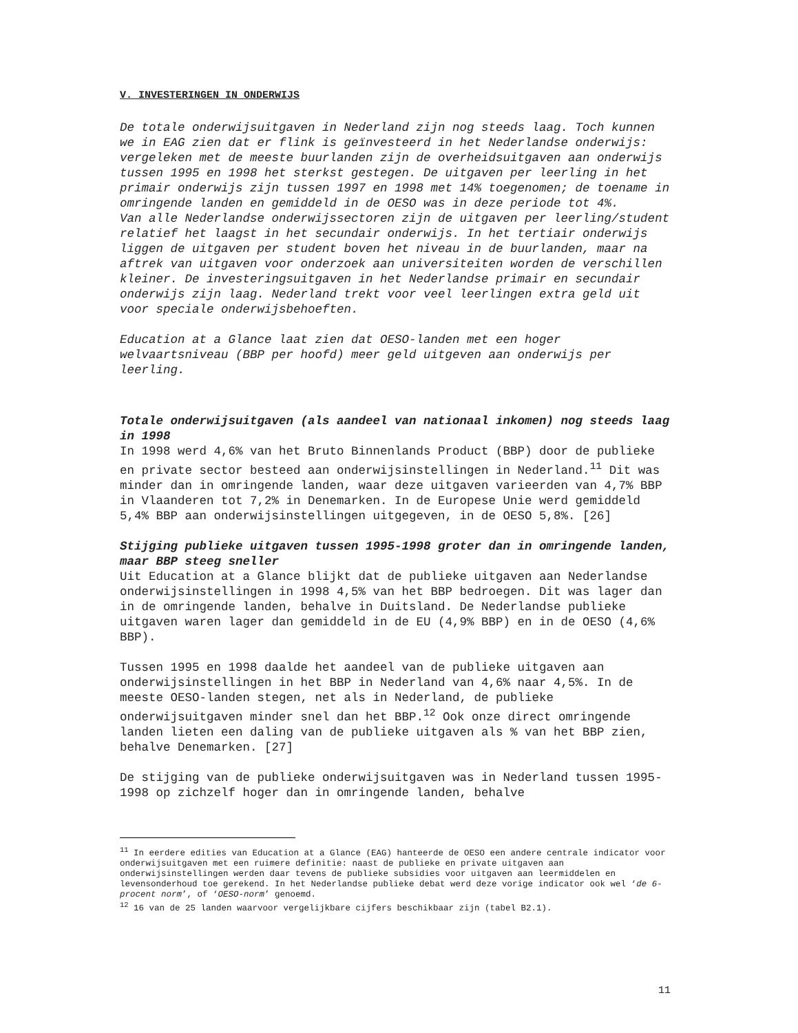V. INVESTERINGEN IN ONDERWIJS
De totale onderwijsuitgaven in Nederland zijn nog steeds laag. Toch kunnen we in EAG zien dat er flink is geïnvesteerd in het Nederlandse onderwijs: vergeleken met de meeste buurlanden zijn de overheidsuitgaven aan onderwijs tussen 1995 en 1998 het sterkst gestegen. De uitgaven per leerling in het primair onderwijs zijn tussen 1997 en 1998 met 14% toegenomen; de toename in omringende landen en gemiddeld in de OESO was in deze periode tot 4%.
Van alle Nederlandse onderwijssectoren zijn de uitgaven per leerling/student relatief het laagst in het secundair onderwijs. In het tertiair onderwijs liggen de uitgaven per student boven het niveau in de buurlanden, maar na aftrek van uitgaven voor onderzoek aan universiteiten worden de verschillen kleiner. De investeringsuitgaven in het Nederlandse primair en secundair onderwijs zijn laag. Nederland trekt voor veel leerlingen extra geld uit voor speciale onderwijsbehoeften.
Education at a Glance laat zien dat OESO-landen met een hoger welvaartsniveau (BBP per hoofd) meer geld uitgeven aan onderwijs per leerling.
Totale onderwijsuitgaven (als aandeel van nationaal inkomen) nog steeds laag in 1998
In 1998 werd 4,6% van het Bruto Binnenlands Product (BBP) door de publieke en private sector besteed aan onderwijsinstellingen in Nederland.<sup>11</sup> Dit was minder dan in omringende landen, waar deze uitgaven varieerden van 4,7% BBP in Vlaanderen tot 7,2% in Denemarken. In de Europese Unie werd gemiddeld 5,4% BBP aan onderwijsinstellingen uitgegeven, in de OESO 5,8%. [26]
Stijging publieke uitgaven tussen 1995-1998 groter dan in omringende landen, maar BBP steeg sneller
Uit Education at a Glance blijkt dat de publieke uitgaven aan Nederlandse onderwijsinstellingen in 1998 4,5% van het BBP bedroegen. Dit was lager dan in de omringende landen, behalve in Duitsland. De Nederlandse publieke uitgaven waren lager dan gemiddeld in de EU (4,9% BBP) en in de OESO (4,6% BBP).
Tussen 1995 en 1998 daalde het aandeel van de publieke uitgaven aan onderwijsinstellingen in het BBP in Nederland van 4,6% naar 4,5%. In de meeste OESO-landen stegen, net als in Nederland, de publieke onderwijsuitgaven minder snel dan het BBP.<sup>12</sup> Ook onze direct omringende landen lieten een daling van de publieke uitgaven als % van het BBP zien, behalve Denemarken. [27]
De stijging van de publieke onderwijsuitgaven was in Nederland tussen 1995-1998 op zichzelf hoger dan in omringende landen, behalve
<sup>11</sup> In eerdere edities van Education at a Glance (EAG) hanteerde de OESO een andere centrale indicator voor onderwijsuitgaven met een ruimere definitie: naast de publieke en private uitgaven aan onderwijsinstellingen werden daar tevens de publieke subsidies voor uitgaven aan leermiddelen en levensonderhoud toe gerekend. In het Nederlandse publieke debat werd deze vorige indicator ook wel ‘de 6-procent norm’, of ‘OESO-norm’ genoemd.
<sup>12</sup> 16 van de 25 landen waarvoor vergelijkbare cijfers beschikbaar zijn (tabel B2.1).
11